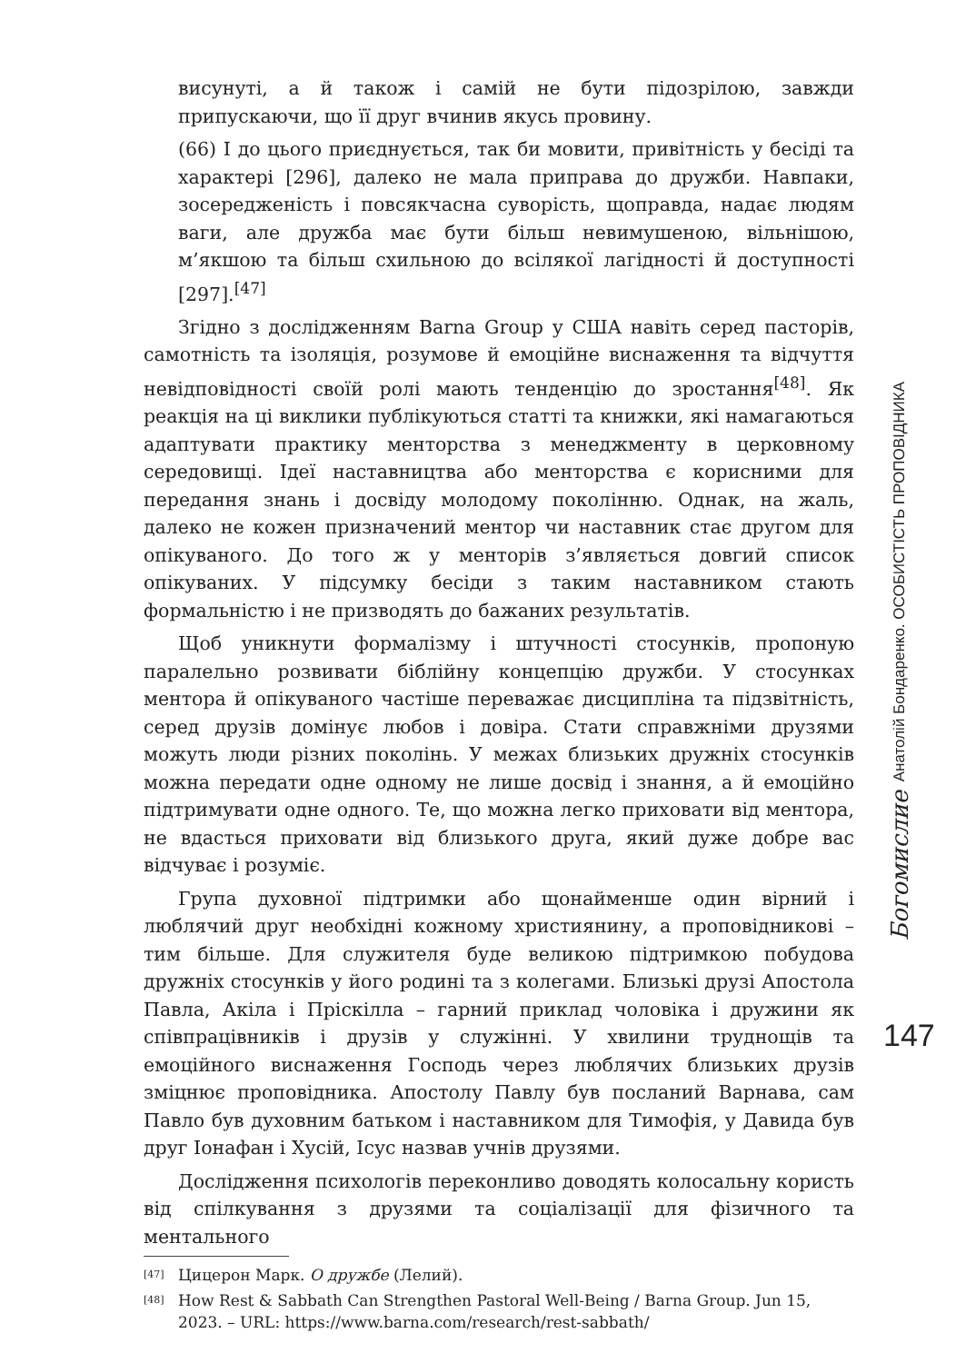висунуті, а й також і самій не бути підозрілою, завжди припускаючи, що її друг вчинив якусь провину.
(66) І до цього приєднується, так би мовити, привітність у бесіді та характері [296], далеко не мала приправа до дружби. Навпаки, зосередженість і повсякчасна суворість, щоправда, надає людям ваги, але дружба має бути більш невимушеною, вільнішою, м’якшою та більш схильною до всілякої лагідності й доступності [297].<sup>[47]</sup>
Згідно з дослідженням Barna Group у США навіть серед пасторів, самотність та ізоляція, розумове й емоційне виснаження та відчуття невідповідності своїй ролі мають тенденцію до зростання<sup>[48]</sup>. Як реакція на ці виклики публікуються статті та книжки, які намагаються адаптувати практику менторства з менеджменту в церковному середовищі. Ідеї наставництва або менторства є корисними для передання знань і досвіду молодому поколінню. Однак, на жаль, далеко не кожен призначений ментор чи наставник стає другом для опікуваного. До того ж у менторів з’являється довгий список опікуваних. У підсумку бесіди з таким наставником стають формальністю і не призводять до бажаних результатів.
Щоб уникнути формалізму і штучності стосунків, пропоную паралельно розвивати біблійну концепцію дружби. У стосунках ментора й опікуваного частіше переважає дисципліна та підзвітність, серед друзів домінує любов і довіра. Стати справжніми друзями можуть люди різних поколінь. У межах близьких дружніх стосунків можна передати одне одному не лише досвід і знання, а й емоційно підтримувати одне одного. Те, що можна легко приховати від ментора, не вдасться приховати від близького друга, який дуже добре вас відчуває і розуміє.
Група духовної підтримки або щонайменше один вірний і люблячий друг необхідні кожному християнину, а проповідникові – тим більше. Для служителя буде великою підтримкою побудова дружніх стосунків у його родині та з колегами. Близькі друзі Апостола Павла, Акіла і Пріскілла – гарний приклад чоловіка і дружини як співпрацівників і друзів у служінні. У хвилини труднощів та емоційного виснаження Господь через люблячих близьких друзів зміцнює проповідника. Апостолу Павлу був посланий Варнава, сам Павло був духовним батьком і наставником для Тимофія, у Давида був друг Іонафан і Хусій, Ісус назвав учнів друзями.
Дослідження психологів переконливо доводять колосальну користь від спілкування з друзями та соціалізації для фізичного та ментального
[47] Цицерон Марк. О дружбе (Лелий).
[48] How Rest & Sabbath Can Strengthen Pastoral Well-Being / Barna Group. Jun 15, 2023. – URL: https://www.barna.com/research/rest-sabbath/
Богомислие Анатолій Бондаренко. ОСОБИСТІСТЬ ПРОПОВІДНИКА
147